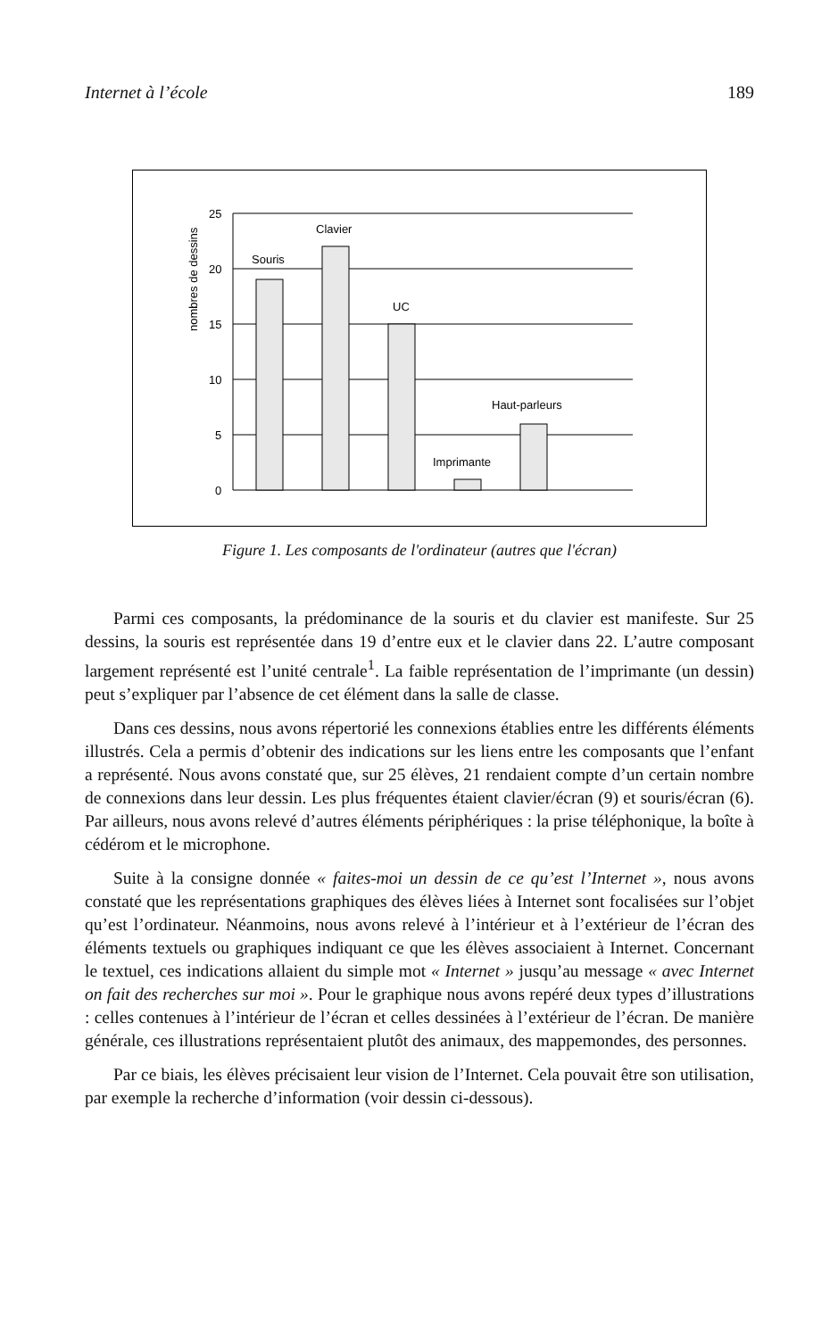Internet à l’école 189
25
20
15
10
5
0
Souris
Clavier
UC
Imprimante
Haut-parleurs
nombres de dessins
Figure 1. Les composants de l'ordinateur (autres que l'écran)
Parmi ces composants, la prédominance de la souris et du clavier est manifeste. Sur 25 dessins, la souris est représentée dans 19 d’entre eux et le clavier dans 22. L’autre composant largement représenté est l’unité centrale<sup>1</sup>. La faible représentation de l’imprimante (un dessin) peut s’expliquer par l’absence de cet élément dans la salle de classe.
Dans ces dessins, nous avons répertorié les connexions établies entre les différents éléments illustrés. Cela a permis d’obtenir des indications sur les liens entre les composants que l’enfant a représenté. Nous avons constaté que, sur 25 élèves, 21 rendaient compte d’un certain nombre de connexions dans leur dessin. Les plus fréquentes étaient clavier/écran (9) et souris/écran (6). Par ailleurs, nous avons relevé d’autres éléments périphériques : la prise téléphonique, la boîte à cédérom et le microphone.
Suite à la consigne donnée « faites-moi un dessin de ce qu’est l’Internet », nous avons constaté que les représentations graphiques des élèves liées à Internet sont focalisées sur l’objet qu’est l’ordinateur. Néanmoins, nous avons relevé à l’intérieur et à l’extérieur de l’écran des éléments textuels ou graphiques indiquant ce que les élèves associaient à Internet. Concernant le textuel, ces indications allaient du simple mot « Internet » jusqu’au message « avec Internet on fait des recherches sur moi ». Pour le graphique nous avons repéré deux types d’illustrations : celles contenues à l’intérieur de l’écran et celles dessinées à l’extérieur de l’écran. De manière générale, ces illustrations représentaient plutôt des animaux, des mappemondes, des personnes.
Par ce biais, les élèves précisaient leur vision de l’Internet. Cela pouvait être son utilisation, par exemple la recherche d’information (voir dessin ci-dessous).